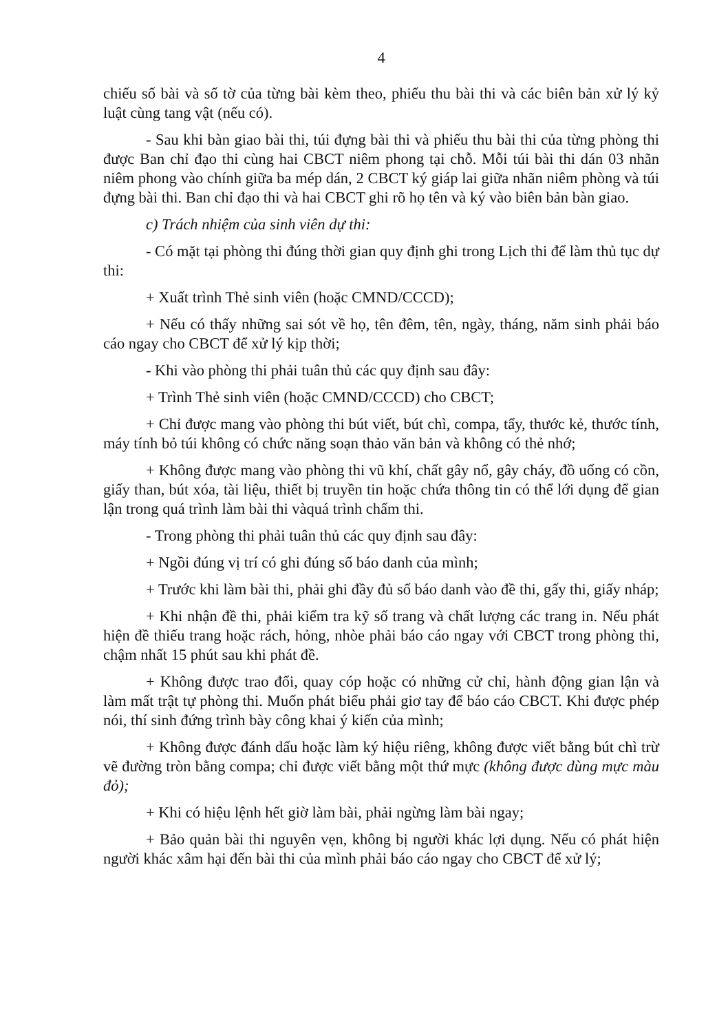4
chiếu số bài và số tờ của từng bài kèm theo, phiếu thu bài thi và các biên bản xử lý kỷ luật cùng tang vật (nếu có).
- Sau khi bàn giao bài thi, túi đựng bài thi và phiếu thu bài thi của từng phòng thi được Ban chỉ đạo thi cùng hai CBCT niêm phong tại chỗ. Mỗi túi bài thi dán 03 nhãn niêm phong vào chính giữa ba mép dán, 2 CBCT ký giáp lai giữa nhãn niêm phòng và túi đựng bài thi. Ban chỉ đạo thi và hai CBCT ghi rõ họ tên và ký vào biên bản bàn giao.
c) Trách nhiệm của sinh viên dự thi:
- Có mặt tại phòng thi đúng thời gian quy định ghi trong Lịch thi để làm thủ tục dự thi:
+ Xuất trình Thẻ sinh viên (hoặc CMND/CCCD);
+ Nếu có thấy những sai sót về họ, tên đêm, tên, ngày, tháng, năm sinh phải báo cáo ngay cho CBCT để xử lý kịp thời;
- Khi vào phòng thi phải tuân thủ các quy định sau đây:
+ Trình Thẻ sinh viên (hoặc CMND/CCCD) cho CBCT;
+ Chỉ được mang vào phòng thi bút viết, bút chì, compa, tẩy, thước kẻ, thước tính, máy tính bỏ túi không có chức năng soạn thảo văn bản và không có thẻ nhớ;
+ Không được mang vào phòng thi vũ khí, chất gây nổ, gây cháy, đồ uống có cồn, giấy than, bút xóa, tài liệu, thiết bị truyền tin hoặc chứa thông tin có thể lới dụng để gian lận trong quá trình làm bài thi vàquá trình chấm thi.
- Trong phòng thi phải tuân thủ các quy định sau đây:
+ Ngồi đúng vị trí có ghi đúng số báo danh của mình;
+ Trước khi làm bài thi, phải ghi đầy đủ số báo danh vào đề thi, gấy thi, giấy nháp;
+ Khi nhận đề thi, phải kiểm tra kỹ số trang và chất lượng các trang in. Nếu phát hiện đề thiếu trang hoặc rách, hỏng, nhòe phải báo cáo ngay với CBCT trong phòng thi, chậm nhất 15 phút sau khi phát đề.
+ Không được trao đổi, quay cóp hoặc có những cử chỉ, hành động gian lận và làm mất trật tự phòng thi. Muốn phát biểu phải giơ tay để báo cáo CBCT. Khi được phép nói, thí sinh đứng trình bày công khai ý kiến của mình;
+ Không được đánh dấu hoặc làm ký hiệu riêng, không được viết bằng bút chì trừ vẽ đường tròn bằng compa; chỉ được viết bằng một thứ mực (không được dùng mực màu đỏ);
+ Khi có hiệu lệnh hết giờ làm bài, phải ngừng làm bài ngay;
+ Bảo quản bài thi nguyên vẹn, không bị người khác lợi dụng. Nếu có phát hiện người khác xâm hại đến bài thi của mình phải báo cáo ngay cho CBCT để xử lý;